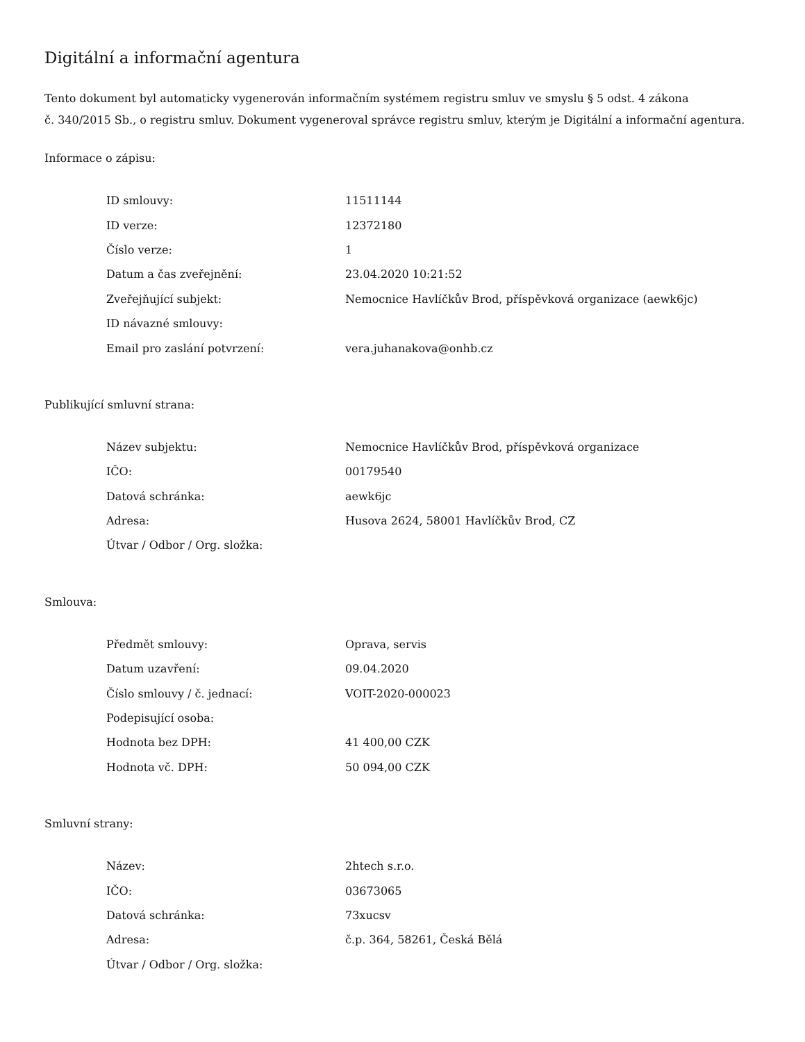Digitální a informační agentura
Tento dokument byl automaticky vygenerován informačním systémem registru smluv ve smyslu § 5 odst. 4 zákona
č. 340/2015 Sb., o registru smluv. Dokument vygeneroval správce registru smluv, kterým je Digitální a informační agentura.
Informace o zápisu:
| ID smlouvy: | 11511144 |
| ID verze: | 12372180 |
| Číslo verze: | 1 |
| Datum a čas zveřejnění: | 23.04.2020 10:21:52 |
| Zveřejňující subjekt: | Nemocnice Havlíčkův Brod, příspěvková organizace (aewk6jc) |
| ID návazné smlouvy: | |
| Email pro zaslání potvrzení: | vera.juhanakova@onhb.cz |
Publikující smluvní strana:
| Název subjektu: | Nemocnice Havlíčkův Brod, příspěvková organizace |
| IČO: | 00179540 |
| Datová schránka: | aewk6jc |
| Adresa: | Husova 2624, 58001 Havlíčkův Brod, CZ |
| Útvar / Odbor / Org. složka: | |
Smlouva:
| Předmět smlouvy: | Oprava, servis |
| Datum uzavření: | 09.04.2020 |
| Číslo smlouvy / č. jednací: | VOIT-2020-000023 |
| Podepisující osoba: | |
| Hodnota bez DPH: | 41 400,00 CZK |
| Hodnota vč. DPH: | 50 094,00 CZK |
Smluvní strany:
| Název: | 2htech s.r.o. |
| IČO: | 03673065 |
| Datová schránka: | 73xucsv |
| Adresa: | č.p. 364, 58261, Česká Bělá |
| Útvar / Odbor / Org. složka: | |